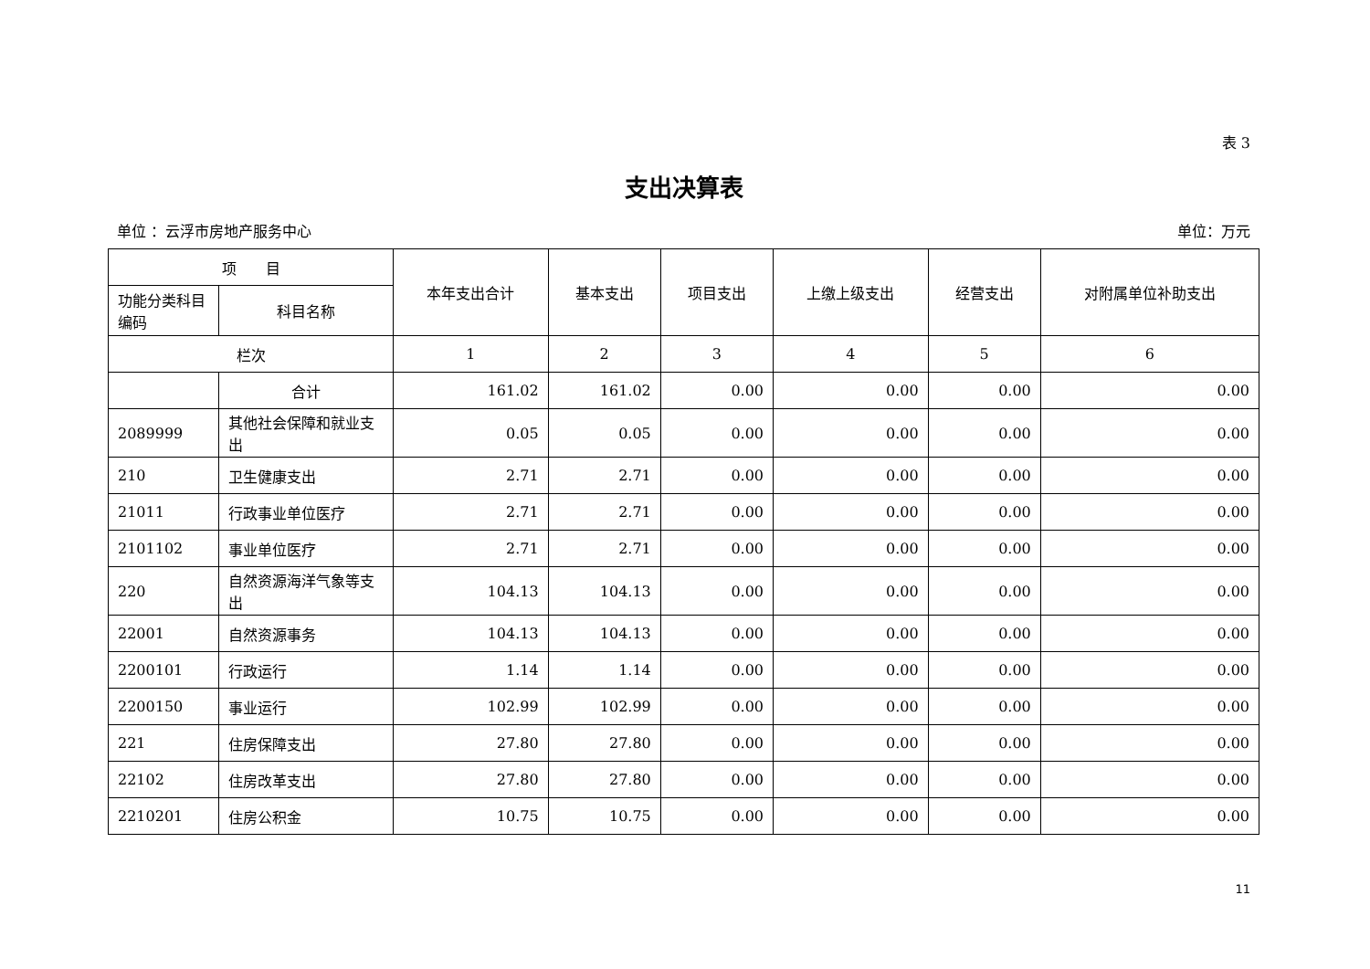表 3
支出决算表
单位 ：云浮市房地产服务中心 单位：万元
| 项 目 | | 本年支出合计 | 基本支出 | 项目支出 | 上缴上级支出 | 经营支出 | 对附属单位补助支出 |
| --- | --- | --- | --- | --- | --- | --- | --- |
| 功能分类科目编码 | 科目名称 | | | | | | |
| 栏次 | | 1 | 2 | 3 | 4 | 5 | 6 |
| | 合计 | 161.02 | 161.02 | 0.00 | 0.00 | 0.00 | 0.00 |
| 2089999 | 其他社会保障和就业支出 | 0.05 | 0.05 | 0.00 | 0.00 | 0.00 | 0.00 |
| 210 | 卫生健康支出 | 2.71 | 2.71 | 0.00 | 0.00 | 0.00 | 0.00 |
| 21011 | 行政事业单位医疗 | 2.71 | 2.71 | 0.00 | 0.00 | 0.00 | 0.00 |
| 2101102 | 事业单位医疗 | 2.71 | 2.71 | 0.00 | 0.00 | 0.00 | 0.00 |
| 220 | 自然资源海洋气象等支出 | 104.13 | 104.13 | 0.00 | 0.00 | 0.00 | 0.00 |
| 22001 | 自然资源事务 | 104.13 | 104.13 | 0.00 | 0.00 | 0.00 | 0.00 |
| 2200101 | 行政运行 | 1.14 | 1.14 | 0.00 | 0.00 | 0.00 | 0.00 |
| 2200150 | 事业运行 | 102.99 | 102.99 | 0.00 | 0.00 | 0.00 | 0.00 |
| 221 | 住房保障支出 | 27.80 | 27.80 | 0.00 | 0.00 | 0.00 | 0.00 |
| 22102 | 住房改革支出 | 27.80 | 27.80 | 0.00 | 0.00 | 0.00 | 0.00 |
| 2210201 | 住房公积金 | 10.75 | 10.75 | 0.00 | 0.00 | 0.00 | 0.00 |
11